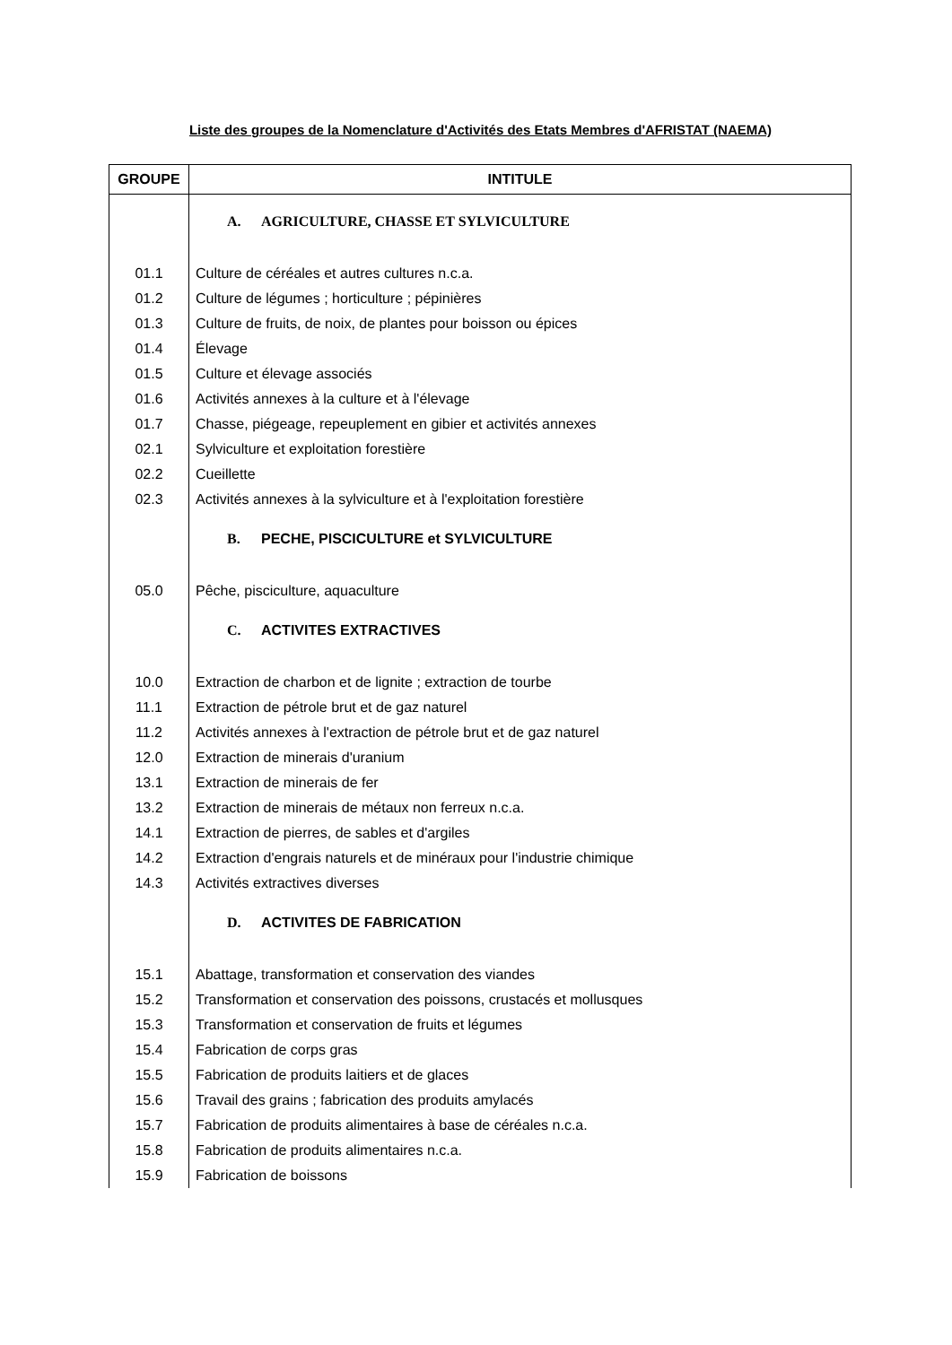Liste des groupes de la Nomenclature d'Activités des Etats Membres d'AFRISTAT (NAEMA)
| GROUPE | INTITULE |
| --- | --- |
| | A. AGRICULTURE, CHASSE ET SYLVICULTURE |
| 01.1 | Culture de céréales et autres cultures n.c.a. |
| 01.2 | Culture de légumes ; horticulture ; pépinières |
| 01.3 | Culture de fruits, de noix, de plantes pour boisson ou épices |
| 01.4 | Élevage |
| 01.5 | Culture et élevage associés |
| 01.6 | Activités annexes à la culture et à l'élevage |
| 01.7 | Chasse, piégeage, repeuplement en gibier et activités annexes |
| 02.1 | Sylviculture et exploitation forestière |
| 02.2 | Cueillette |
| 02.3 | Activités annexes à la sylviculture et à l'exploitation forestière |
| | B. PECHE, PISCICULTURE et SYLVICULTURE |
| 05.0 | Pêche, pisciculture, aquaculture |
| | C. ACTIVITES EXTRACTIVES |
| 10.0 | Extraction de charbon et de lignite ; extraction de tourbe |
| 11.1 | Extraction de pétrole brut et de gaz naturel |
| 11.2 | Activités annexes à l'extraction de pétrole brut et de gaz naturel |
| 12.0 | Extraction de minerais d'uranium |
| 13.1 | Extraction de minerais de fer |
| 13.2 | Extraction de minerais de métaux non ferreux n.c.a. |
| 14.1 | Extraction de pierres, de sables et d'argiles |
| 14.2 | Extraction d'engrais naturels et de minéraux pour l'industrie chimique |
| 14.3 | Activités extractives diverses |
| | D. ACTIVITES DE FABRICATION |
| 15.1 | Abattage, transformation et conservation des viandes |
| 15.2 | Transformation et conservation des poissons, crustacés et mollusques |
| 15.3 | Transformation et conservation de fruits et légumes |
| 15.4 | Fabrication de corps gras |
| 15.5 | Fabrication de produits laitiers et de glaces |
| 15.6 | Travail des grains ; fabrication des produits amylacés |
| 15.7 | Fabrication de produits alimentaires à base de céréales n.c.a. |
| 15.8 | Fabrication de produits alimentaires n.c.a. |
| 15.9 | Fabrication de boissons |